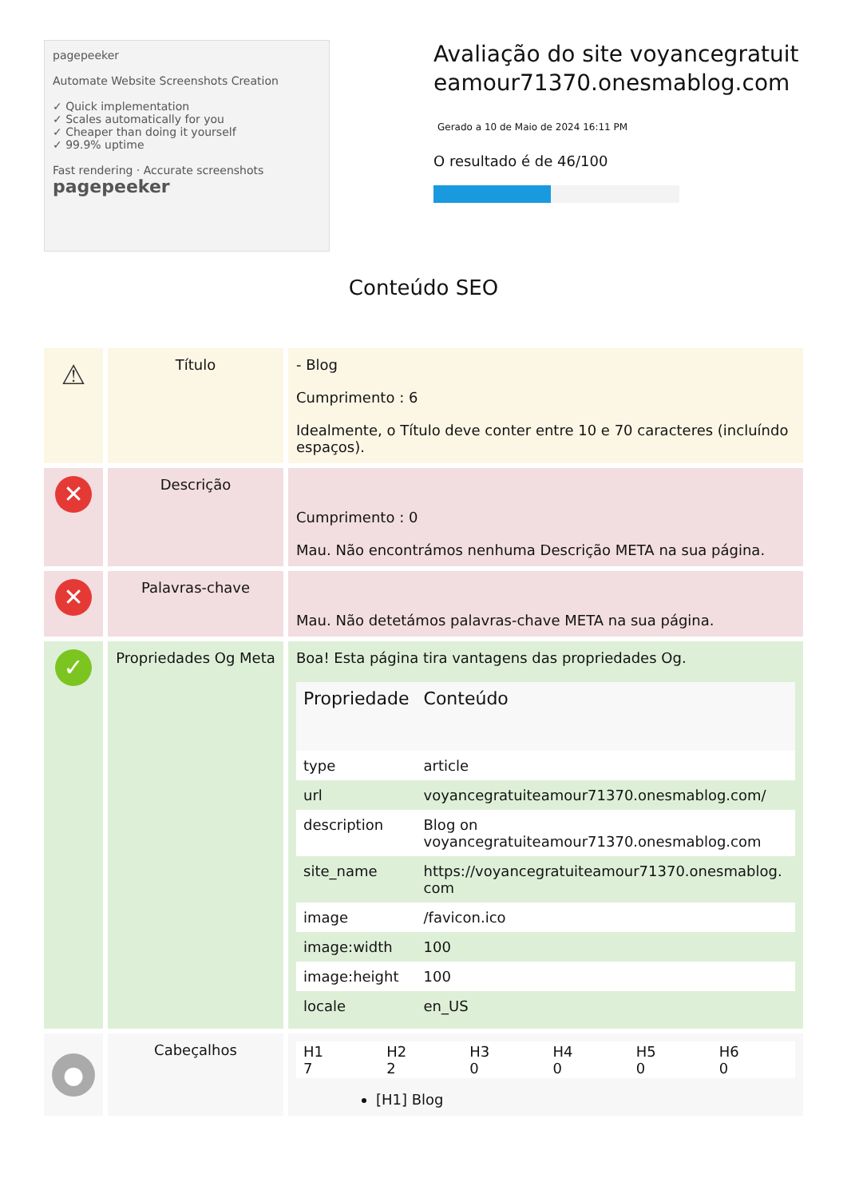pagepeeker
Automate Website Screenshots Creation
✓ Quick implementation
✓ Scales automatically for you
✓ Cheaper than doing it yourself
✓ 99.9% uptime
Fast rendering · Accurate screenshots
pagepeeker
Avaliação do site voyancegratuiteamour71370.onesmablog.com
Gerado a 10 de Maio de 2024 16:11 PM
O resultado é de 46/100
Conteúdo SEO
| ⚠ | Título | - Blog Cumprimento : 6 Idealmente, o Título deve conter entre 10 e 70 caracteres (incluíndo espaços). |
| ✕ | Descrição | Cumprimento : 0 Mau. Não encontrámos nenhuma Descrição META na sua página. |
| ✕ | Palavras-chave | Mau. Não detetámos palavras-chave META na sua página. |
| ✓ | Propriedades Og Meta | Boa! Esta página tira vantagens das propriedades Og. / Propriedade / Conteúdo / / --- / --- / / type / article / / url / voyancegratuiteamour71370.onesmablog.com/ / / description / Blog on voyancegratuiteamour71370.onesmablog.com / / site_name / https://voyancegratuiteamour71370.onesmablog.com / / image / /favicon.ico / / image:width / 100 / / image:height / 100 / / locale / en_US / |
| ● | Cabeçalhos | / H1 7 / H2 2 / H3 0 / H4 0 / H5 0 / H6 0 / [H1] Blog |